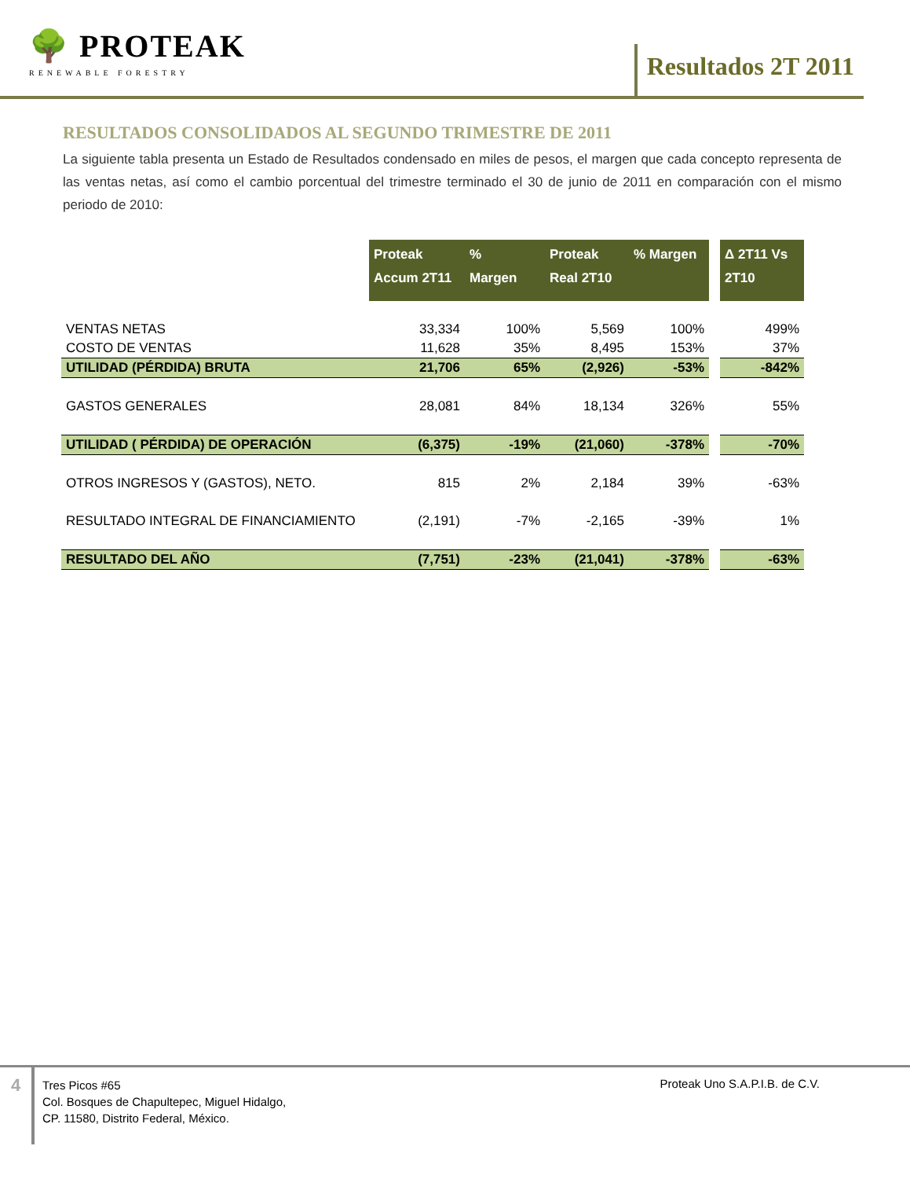🌳 PROTEAK
RENEWABLE FORESTRY
Resultados 2T 2011
RESULTADOS CONSOLIDADOS AL SEGUNDO TRIMESTRE DE 2011
La siguiente tabla presenta un Estado de Resultados condensado en miles de pesos, el margen que cada concepto representa de las ventas netas, así como el cambio porcentual del trimestre terminado el 30 de junio de 2011 en comparación con el mismo periodo de 2010:
| | Proteak Accum 2T11 | % Margen | Proteak Real 2T10 | % Margen | | Δ 2T11 Vs 2T10 |
| VENTAS NETAS | 33,334 | 100% | 5,569 | 100% | | 499% |
| COSTO DE VENTAS | 11,628 | 35% | 8,495 | 153% | | 37% |
| UTILIDAD (PÉRDIDA) BRUTA | 21,706 | 65% | (2,926) | -53% | | -842% |
| GASTOS GENERALES | 28,081 | 84% | 18,134 | 326% | | 55% |
| UTILIDAD ( PÉRDIDA) DE OPERACIÓN | (6,375) | -19% | (21,060) | -378% | | -70% |
| OTROS INGRESOS Y (GASTOS), NETO. | 815 | 2% | 2,184 | 39% | | -63% |
| RESULTADO INTEGRAL DE FINANCIAMIENTO | (2,191) | -7% | -2,165 | -39% | | 1% |
| RESULTADO DEL AÑO | (7,751) | -23% | (21,041) | -378% | | -63% |
4
Tres Picos #65
Col. Bosques de Chapultepec, Miguel Hidalgo,
CP. 11580, Distrito Federal, México.
Proteak Uno S.A.P.I.B. de C.V.